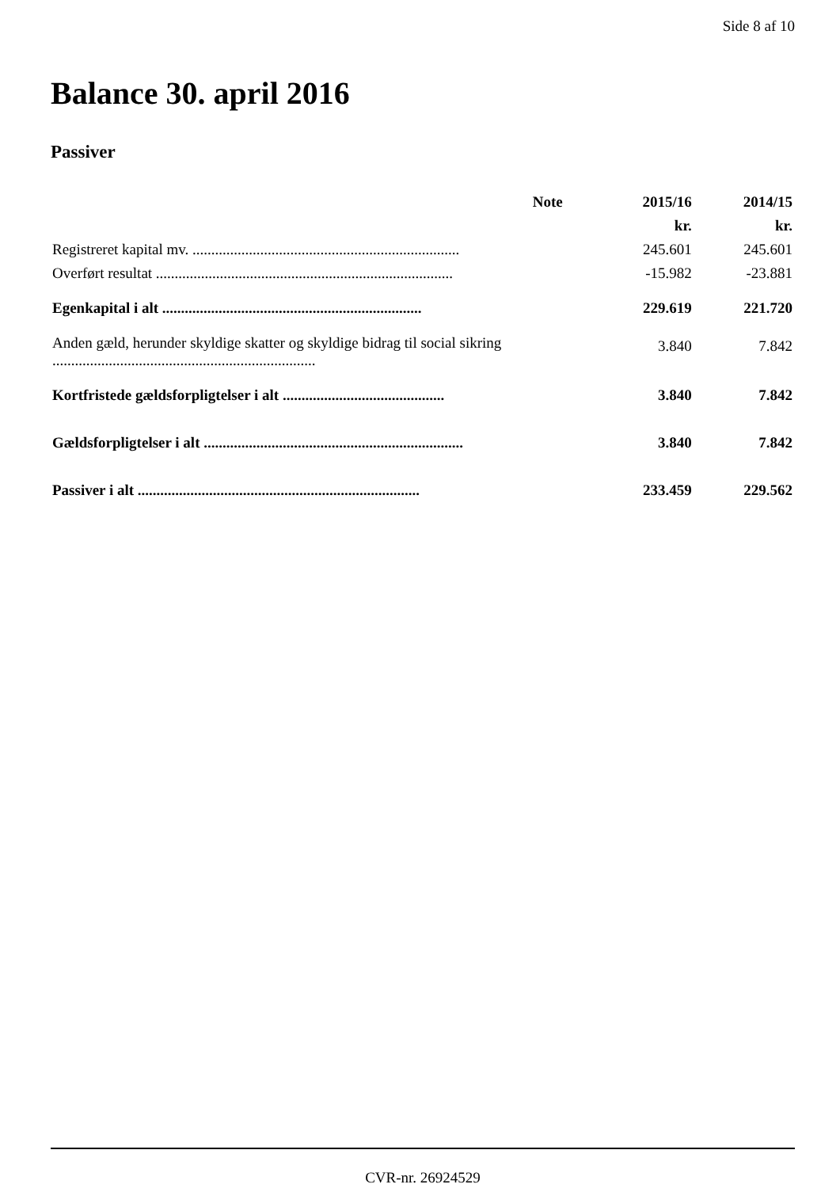Side 8 af 10
Balance 30. april 2016
Passiver
| | Note | 2015/16 | 2014/15 |
| --- | --- | --- | --- |
| | | kr. | kr. |
| Registreret kapital mv. ....................................................................... | | 245.601 | 245.601 |
| Overført resultat ............................................................................... | | -15.982 | -23.881 |
| Egenkapital i alt ..................................................................... | | 229.619 | 221.720 |
| Anden gæld, herunder skyldige skatter og skyldige bidrag til social sikring ...................................................................... | | 3.840 | 7.842 |
| Kortfristede gældsforpligtelser i alt ........................................... | | 3.840 | 7.842 |
| Gældsforpligtelser i alt ..................................................................... | | 3.840 | 7.842 |
| Passiver i alt ........................................................................... | | 233.459 | 229.562 |
CVR-nr. 26924529